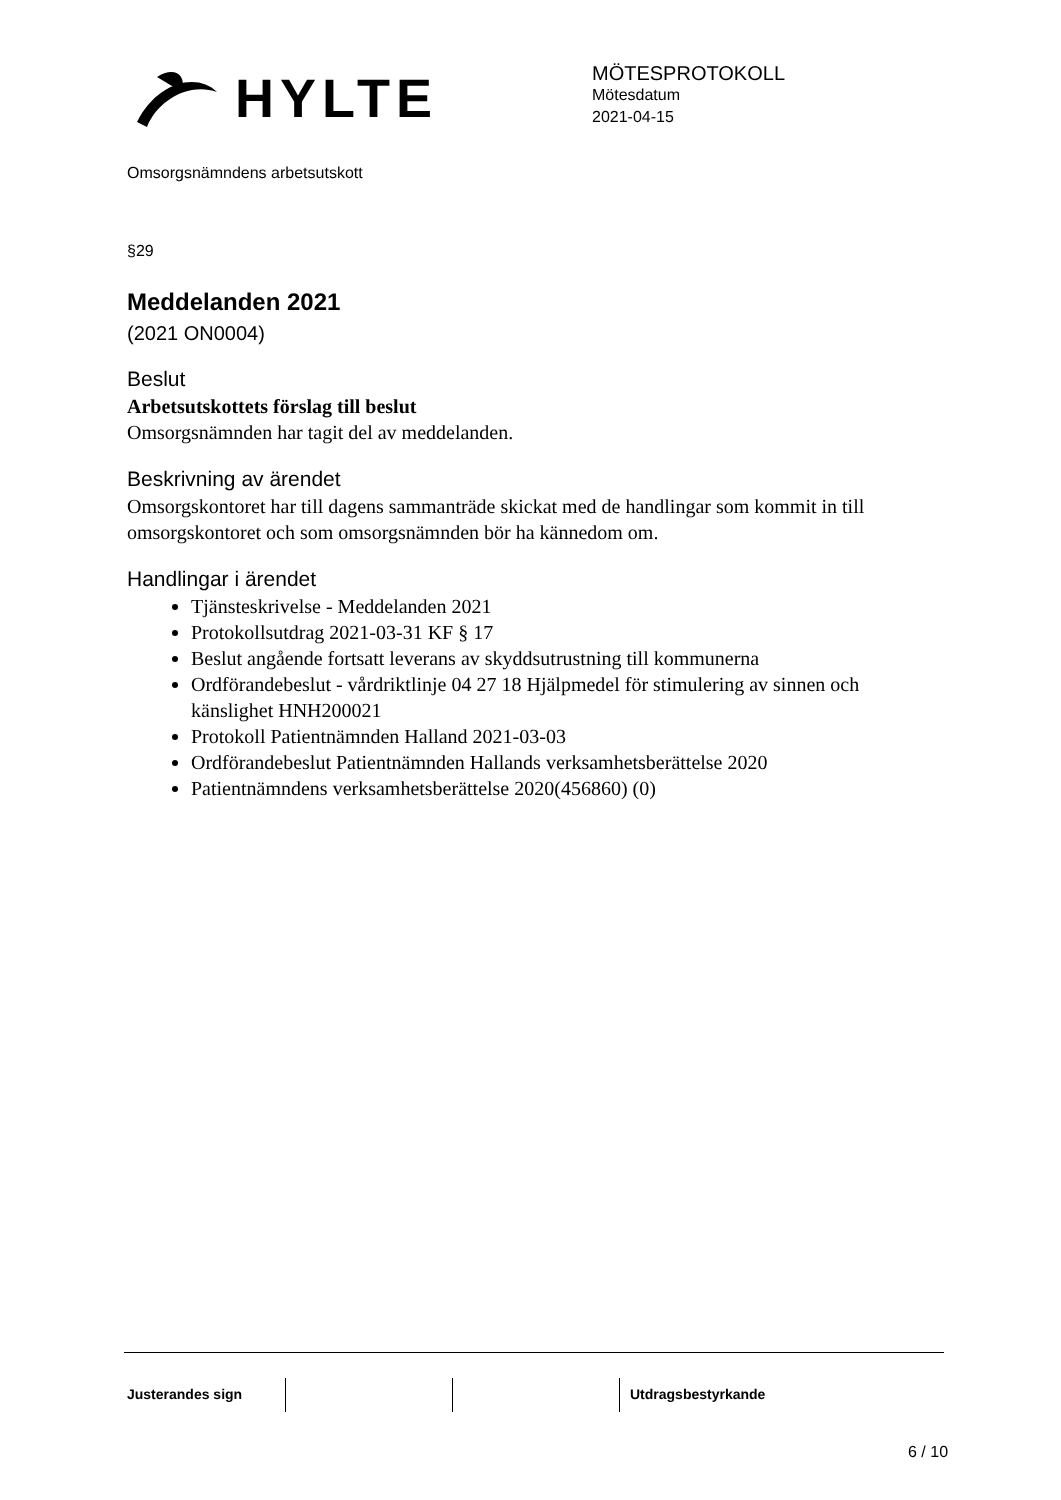HYLTE
MÖTESPROTOKOLL
Mötesdatum
2021-04-15
Omsorgsnämndens arbetsutskott
§29
Meddelanden 2021
(2021 ON0004)
Beslut
Arbetsutskottets förslag till beslut
Omsorgsnämnden har tagit del av meddelanden.
Beskrivning av ärendet
Omsorgskontoret har till dagens sammanträde skickat med de handlingar som kommit in till omsorgskontoret och som omsorgsnämnden bör ha kännedom om.
Handlingar i ärendet
Tjänsteskrivelse - Meddelanden 2021
Protokollsutdrag 2021-03-31 KF § 17
Beslut angående fortsatt leverans av skyddsutrustning till kommunerna
Ordförandebeslut - vårdriktlinje 04 27 18 Hjälpmedel för stimulering av sinnen och känslighet HNH200021
Protokoll Patientnämnden Halland 2021-03-03
Ordförandebeslut Patientnämnden Hallands verksamhetsberättelse 2020
Patientnämndens verksamhetsberättelse 2020(456860) (0)
Justerandes sign Utdragsbestyrkande
6 / 10